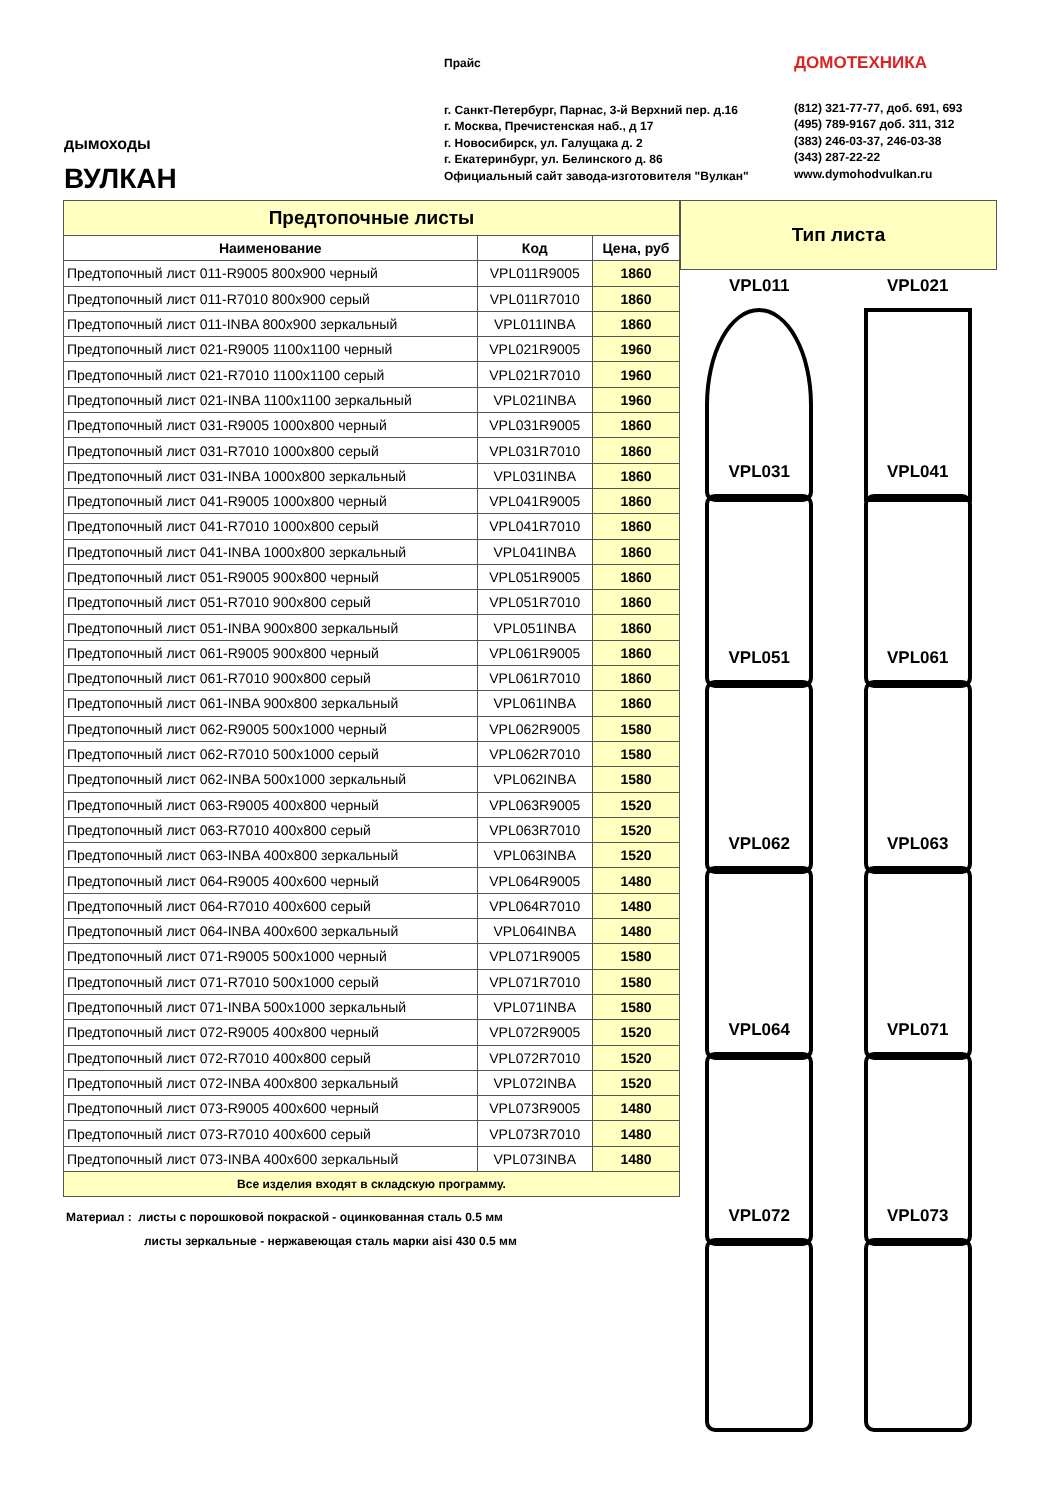дымоходы
ВУЛКАН
Прайс
г. Санкт-Петербург, Парнас, 3-й Верхний пер. д.16
г. Москва, Пречистенская наб., д 17
г. Новосибирск, ул. Галущака д. 2
г. Екатеринбург, ул. Белинского д. 86
Официальный сайт завода-изготовителя "Вулкан"
ДОМОТЕХНИКА
(812) 321-77-77, доб. 691, 693
(495) 789-9167 доб. 311, 312
(383) 246-03-37, 246-03-38
(343) 287-22-22
www.dymohodvulkan.ru
| Предтопочные листы | | |
| --- | --- | --- |
| Наименование | Код | Цена, руб |
| Предтопочный лист 011-R9005 800x900 черный | VPL011R9005 | 1860 |
| Предтопочный лист 011-R7010 800x900 серый | VPL011R7010 | 1860 |
| Предтопочный лист 011-INBA 800x900 зеркальный | VPL011INBA | 1860 |
| Предтопочный лист 021-R9005 1100x1100 черный | VPL021R9005 | 1960 |
| Предтопочный лист 021-R7010 1100x1100 серый | VPL021R7010 | 1960 |
| Предтопочный лист 021-INBA 1100x1100 зеркальный | VPL021INBA | 1960 |
| Предтопочный лист 031-R9005 1000x800 черный | VPL031R9005 | 1860 |
| Предтопочный лист 031-R7010 1000x800 серый | VPL031R7010 | 1860 |
| Предтопочный лист 031-INBA 1000x800 зеркальный | VPL031INBA | 1860 |
| Предтопочный лист 041-R9005 1000x800 черный | VPL041R9005 | 1860 |
| Предтопочный лист 041-R7010 1000x800 серый | VPL041R7010 | 1860 |
| Предтопочный лист 041-INBA 1000x800 зеркальный | VPL041INBA | 1860 |
| Предтопочный лист 051-R9005 900x800 черный | VPL051R9005 | 1860 |
| Предтопочный лист 051-R7010 900x800 серый | VPL051R7010 | 1860 |
| Предтопочный лист 051-INBA 900x800 зеркальный | VPL051INBA | 1860 |
| Предтопочный лист 061-R9005 900x800 черный | VPL061R9005 | 1860 |
| Предтопочный лист 061-R7010 900x800 серый | VPL061R7010 | 1860 |
| Предтопочный лист 061-INBA 900x800 зеркальный | VPL061INBA | 1860 |
| Предтопочный лист 062-R9005 500x1000 черный | VPL062R9005 | 1580 |
| Предтопочный лист 062-R7010 500x1000 серый | VPL062R7010 | 1580 |
| Предтопочный лист 062-INBA 500x1000 зеркальный | VPL062INBA | 1580 |
| Предтопочный лист 063-R9005 400x800 черный | VPL063R9005 | 1520 |
| Предтопочный лист 063-R7010 400x800 серый | VPL063R7010 | 1520 |
| Предтопочный лист 063-INBA 400x800 зеркальный | VPL063INBA | 1520 |
| Предтопочный лист 064-R9005 400x600 черный | VPL064R9005 | 1480 |
| Предтопочный лист 064-R7010 400x600 серый | VPL064R7010 | 1480 |
| Предтопочный лист 064-INBA 400x600 зеркальный | VPL064INBA | 1480 |
| Предтопочный лист 071-R9005 500x1000 черный | VPL071R9005 | 1580 |
| Предтопочный лист 071-R7010 500x1000 серый | VPL071R7010 | 1580 |
| Предтопочный лист 071-INBA 500x1000 зеркальный | VPL071INBA | 1580 |
| Предтопочный лист 072-R9005 400x800 черный | VPL072R9005 | 1520 |
| Предтопочный лист 072-R7010 400x800 серый | VPL072R7010 | 1520 |
| Предтопочный лист 072-INBA 400x800 зеркальный | VPL072INBA | 1520 |
| Предтопочный лист 073-R9005 400x600 черный | VPL073R9005 | 1480 |
| Предтопочный лист 073-R7010 400x600 серый | VPL073R7010 | 1480 |
| Предтопочный лист 073-INBA 400x600 зеркальный | VPL073INBA | 1480 |
| Все изделия входят в складскую программу. | | |
Материал : листы с порошковой покраской - оцинкованная сталь 0.5 мм
листы зеркальные - нержавеющая сталь марки aisi 430 0.5 мм
Тип листа
VPL011
VPL021
VPL031
VPL041
VPL051
VPL061
VPL062
VPL063
VPL064
VPL071
VPL072
VPL073